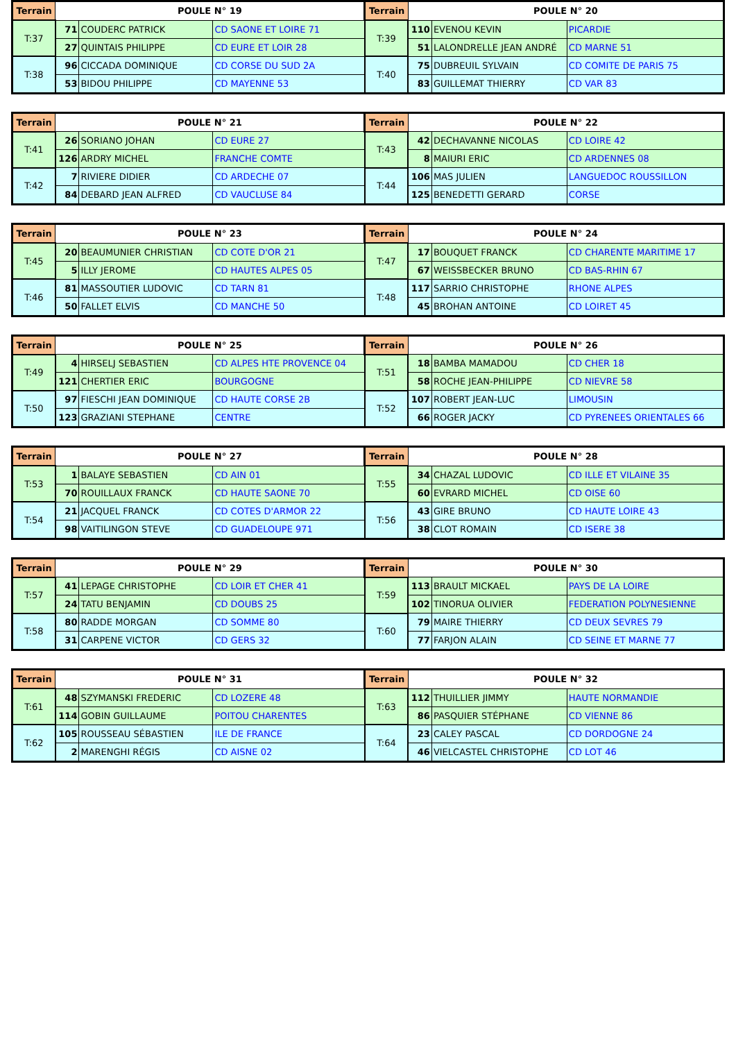| Terrain | POULE N° 19 | | | Terrain | POULE N° 20 | | |
| --- | --- | --- | --- | --- | --- | --- | --- |
| T:37 | 71 | COUDERC PATRICK | CD SAONE ET LOIRE 71 | T:39 | 110 | EVENOU KEVIN | PICARDIE |
| | 27 | QUINTAIS PHILIPPE | CD EURE ET LOIR 28 | | 51 | LALONDRELLE JEAN ANDRÉ | CD MARNE 51 |
| T:38 | 96 | CICCADA DOMINIQUE | CD CORSE DU SUD 2A | T:40 | 75 | DUBREUIL SYLVAIN | CD COMITE DE PARIS 75 |
| | 53 | BIDOU PHILIPPE | CD MAYENNE 53 | | 83 | GUILLEMAT THIERRY | CD VAR 83 |
| Terrain | POULE N° 21 | | | Terrain | POULE N° 22 | | |
| --- | --- | --- | --- | --- | --- | --- | --- |
| T:41 | 26 | SORIANO JOHAN | CD EURE 27 | T:43 | 42 | DECHAVANNE NICOLAS | CD LOIRE 42 |
| | 126 | ARDRY MICHEL | FRANCHE COMTE | | 8 | MAIURI ERIC | CD ARDENNES 08 |
| T:42 | 7 | RIVIERE DIDIER | CD ARDECHE 07 | T:44 | 106 | MAS JULIEN | LANGUEDOC ROUSSILLON |
| | 84 | DEBARD JEAN ALFRED | CD VAUCLUSE 84 | | 125 | BENEDETTI GERARD | CORSE |
| Terrain | POULE N° 23 | | | Terrain | POULE N° 24 | | |
| --- | --- | --- | --- | --- | --- | --- | --- |
| T:45 | 20 | BEAUMUNIER CHRISTIAN | CD COTE D'OR 21 | T:47 | 17 | BOUQUET FRANCK | CD CHARENTE MARITIME 17 |
| | 5 | ILLY JEROME | CD HAUTES ALPES 05 | | 67 | WEISSBECKER BRUNO | CD BAS-RHIN 67 |
| T:46 | 81 | MASSOUTIER LUDOVIC | CD TARN 81 | T:48 | 117 | SARRIO CHRISTOPHE | RHONE ALPES |
| | 50 | FALLET ELVIS | CD MANCHE 50 | | 45 | BROHAN ANTOINE | CD LOIRET 45 |
| Terrain | POULE N° 25 | | | Terrain | POULE N° 26 | | |
| --- | --- | --- | --- | --- | --- | --- | --- |
| T:49 | 4 | HIRSELJ SEBASTIEN | CD ALPES HTE PROVENCE 04 | T:51 | 18 | BAMBA MAMADOU | CD CHER 18 |
| | 121 | CHERTIER ERIC | BOURGOGNE | | 58 | ROCHE JEAN-PHILIPPE | CD NIEVRE 58 |
| T:50 | 97 | FIESCHI JEAN DOMINIQUE | CD HAUTE CORSE 2B | T:52 | 107 | ROBERT JEAN-LUC | LIMOUSIN |
| | 123 | GRAZIANI STEPHANE | CENTRE | | 66 | ROGER JACKY | CD PYRENEES ORIENTALES 66 |
| Terrain | POULE N° 27 | | | Terrain | POULE N° 28 | | |
| --- | --- | --- | --- | --- | --- | --- | --- |
| T:53 | 1 | BALAYE SEBASTIEN | CD AIN 01 | T:55 | 34 | CHAZAL LUDOVIC | CD ILLE ET VILAINE 35 |
| | 70 | ROUILLAUX FRANCK | CD HAUTE SAONE 70 | | 60 | EVRARD MICHEL | CD OISE 60 |
| T:54 | 21 | JACQUEL FRANCK | CD COTES D'ARMOR 22 | T:56 | 43 | GIRE BRUNO | CD HAUTE LOIRE 43 |
| | 98 | VAITILINGON STEVE | CD GUADELOUPE 971 | | 38 | CLOT ROMAIN | CD ISERE 38 |
| Terrain | POULE N° 29 | | | Terrain | POULE N° 30 | | |
| --- | --- | --- | --- | --- | --- | --- | --- |
| T:57 | 41 | LEPAGE CHRISTOPHE | CD LOIR ET CHER 41 | T:59 | 113 | BRAULT MICKAEL | PAYS DE LA LOIRE |
| | 24 | TATU BENJAMIN | CD DOUBS 25 | | 102 | TINORUA OLIVIER | FEDERATION POLYNESIENNE |
| T:58 | 80 | RADDE MORGAN | CD SOMME 80 | T:60 | 79 | MAIRE THIERRY | CD DEUX SEVRES 79 |
| | 31 | CARPENE VICTOR | CD GERS 32 | | 77 | FARJON ALAIN | CD SEINE ET MARNE 77 |
| Terrain | POULE N° 31 | | | Terrain | POULE N° 32 | | |
| --- | --- | --- | --- | --- | --- | --- | --- |
| T:61 | 48 | SZYMANSKI FREDERIC | CD LOZERE 48 | T:63 | 112 | THUILLIER JIMMY | HAUTE NORMANDIE |
| | 114 | GOBIN GUILLAUME | POITOU CHARENTES | | 86 | PASQUIER STÉPHANE | CD VIENNE 86 |
| T:62 | 105 | ROUSSEAU SÉBASTIEN | ILE DE FRANCE | T:64 | 23 | CALEY PASCAL | CD DORDOGNE 24 |
| | 2 | MARENGHI RÉGIS | CD AISNE 02 | | 46 | VIELCASTEL CHRISTOPHE | CD LOT 46 |